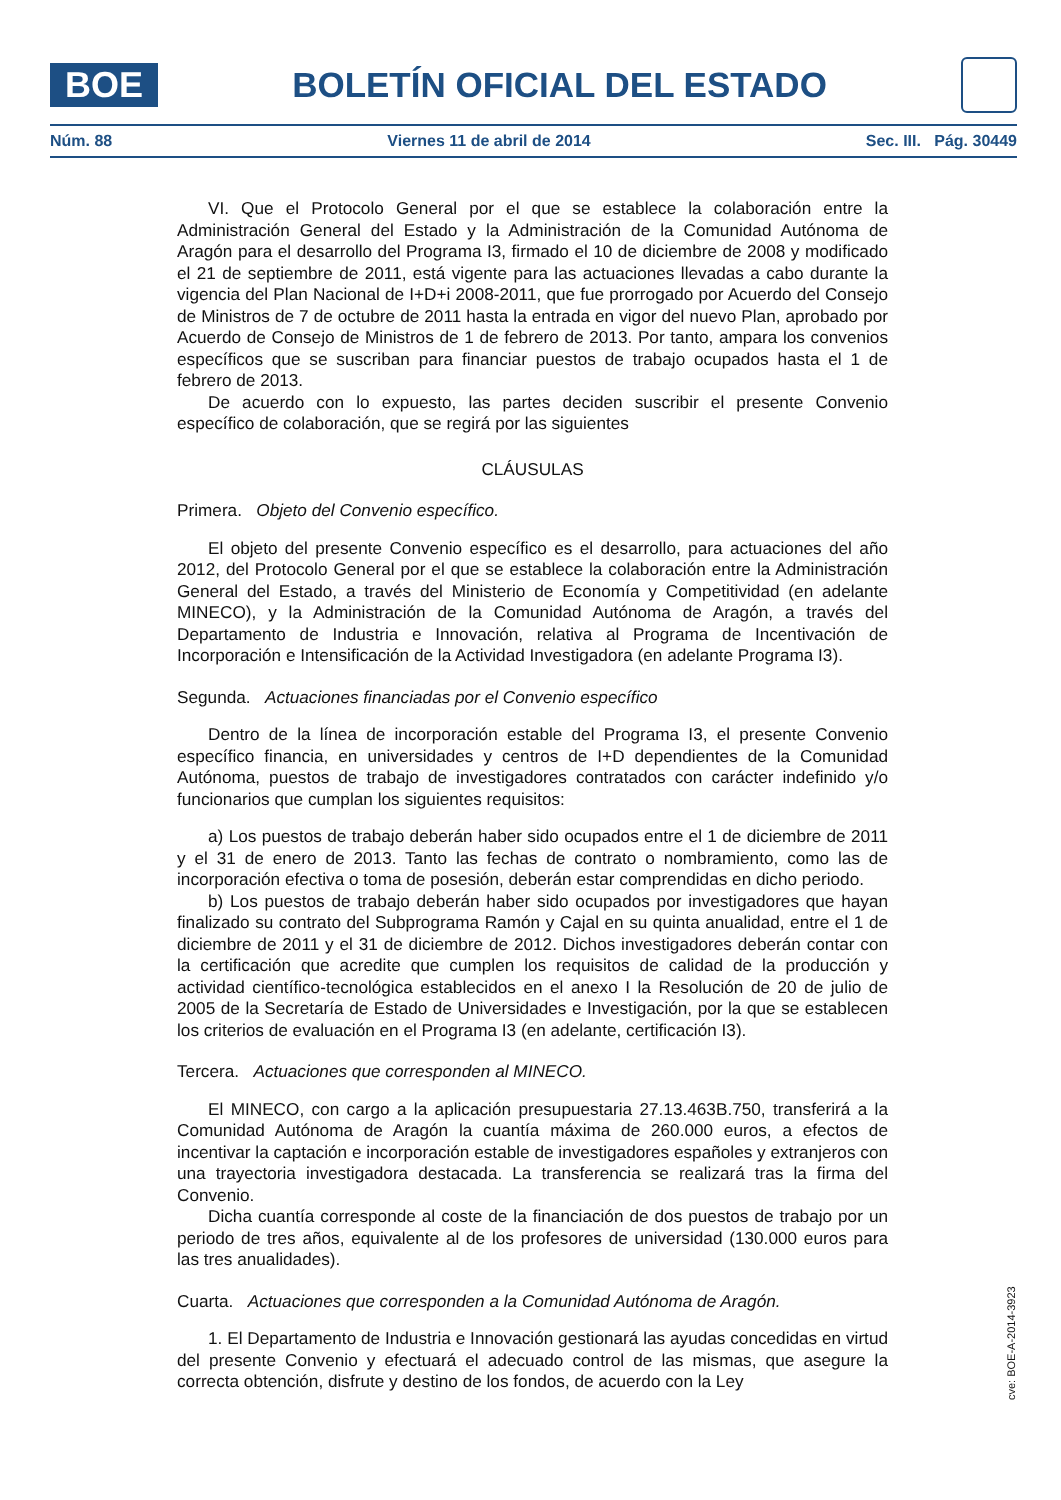BOE
BOLETÍN OFICIAL DEL ESTADO
Núm. 88 Viernes 11 de abril de 2014 Sec. III. Pág. 30449
VI. Que el Protocolo General por el que se establece la colaboración entre la Administración General del Estado y la Administración de la Comunidad Autónoma de Aragón para el desarrollo del Programa I3, firmado el 10 de diciembre de 2008 y modificado el 21 de septiembre de 2011, está vigente para las actuaciones llevadas a cabo durante la vigencia del Plan Nacional de I+D+i 2008-2011, que fue prorrogado por Acuerdo del Consejo de Ministros de 7 de octubre de 2011 hasta la entrada en vigor del nuevo Plan, aprobado por Acuerdo de Consejo de Ministros de 1 de febrero de 2013. Por tanto, ampara los convenios específicos que se suscriban para financiar puestos de trabajo ocupados hasta el 1 de febrero de 2013.
De acuerdo con lo expuesto, las partes deciden suscribir el presente Convenio específico de colaboración, que se regirá por las siguientes
CLÁUSULAS
Primera. Objeto del Convenio específico.
El objeto del presente Convenio específico es el desarrollo, para actuaciones del año 2012, del Protocolo General por el que se establece la colaboración entre la Administración General del Estado, a través del Ministerio de Economía y Competitividad (en adelante MINECO), y la Administración de la Comunidad Autónoma de Aragón, a través del Departamento de Industria e Innovación, relativa al Programa de Incentivación de Incorporación e Intensificación de la Actividad Investigadora (en adelante Programa I3).
Segunda. Actuaciones financiadas por el Convenio específico
Dentro de la línea de incorporación estable del Programa I3, el presente Convenio específico financia, en universidades y centros de I+D dependientes de la Comunidad Autónoma, puestos de trabajo de investigadores contratados con carácter indefinido y/o funcionarios que cumplan los siguientes requisitos:
a) Los puestos de trabajo deberán haber sido ocupados entre el 1 de diciembre de 2011 y el 31 de enero de 2013. Tanto las fechas de contrato o nombramiento, como las de incorporación efectiva o toma de posesión, deberán estar comprendidas en dicho periodo.
b) Los puestos de trabajo deberán haber sido ocupados por investigadores que hayan finalizado su contrato del Subprograma Ramón y Cajal en su quinta anualidad, entre el 1 de diciembre de 2011 y el 31 de diciembre de 2012. Dichos investigadores deberán contar con la certificación que acredite que cumplen los requisitos de calidad de la producción y actividad científico-tecnológica establecidos en el anexo I la Resolución de 20 de julio de 2005 de la Secretaría de Estado de Universidades e Investigación, por la que se establecen los criterios de evaluación en el Programa I3 (en adelante, certificación I3).
Tercera. Actuaciones que corresponden al MINECO.
El MINECO, con cargo a la aplicación presupuestaria 27.13.463B.750, transferirá a la Comunidad Autónoma de Aragón la cuantía máxima de 260.000 euros, a efectos de incentivar la captación e incorporación estable de investigadores españoles y extranjeros con una trayectoria investigadora destacada. La transferencia se realizará tras la firma del Convenio.
Dicha cuantía corresponde al coste de la financiación de dos puestos de trabajo por un periodo de tres años, equivalente al de los profesores de universidad (130.000 euros para las tres anualidades).
Cuarta. Actuaciones que corresponden a la Comunidad Autónoma de Aragón.
1. El Departamento de Industria e Innovación gestionará las ayudas concedidas en virtud del presente Convenio y efectuará el adecuado control de las mismas, que asegure la correcta obtención, disfrute y destino de los fondos, de acuerdo con la Ley
cve: BOE-A-2014-3923